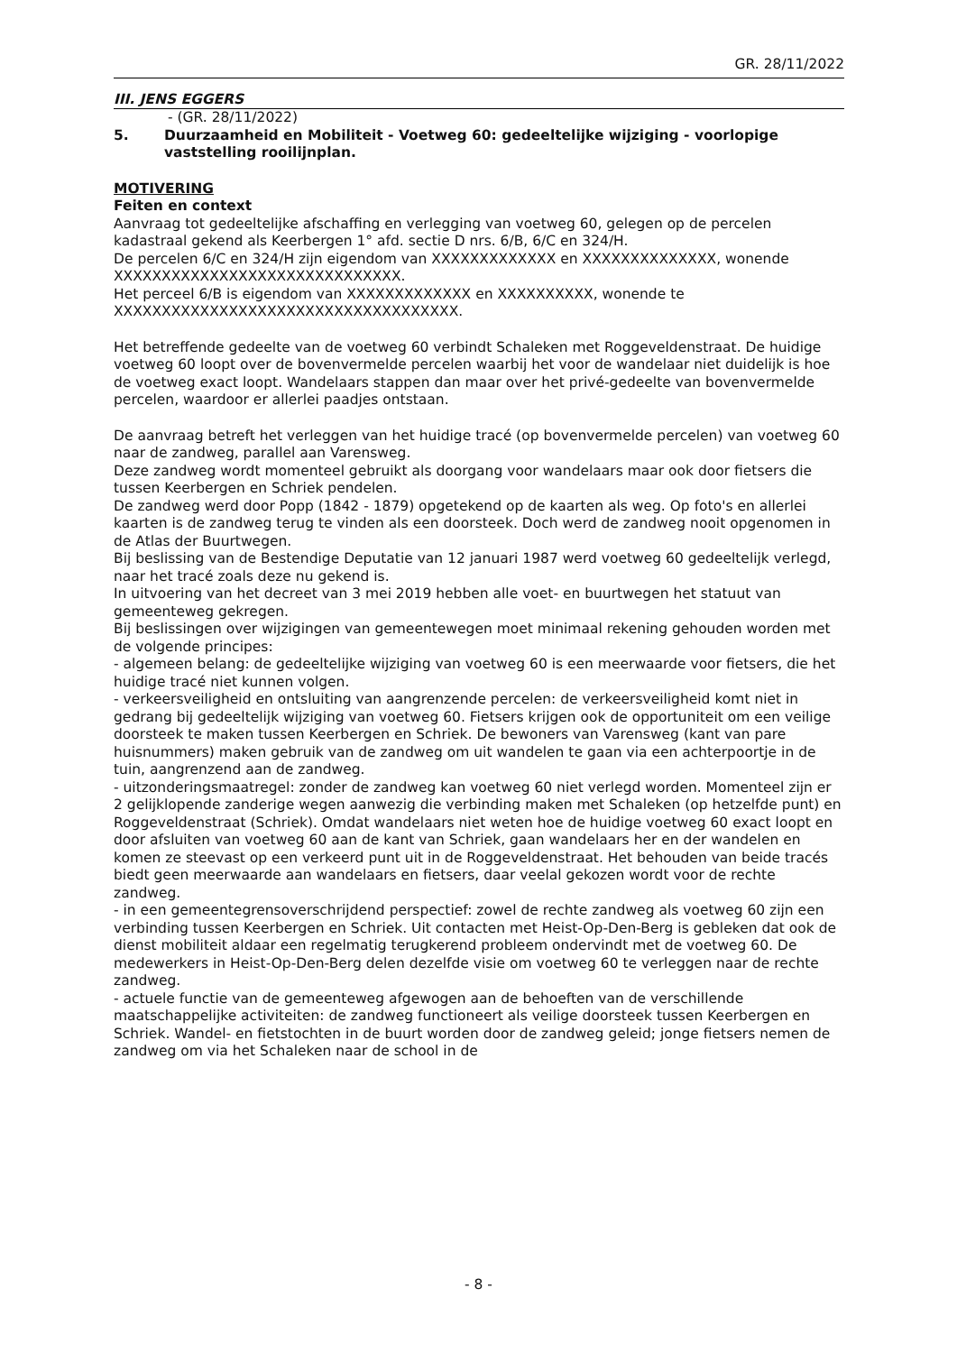GR. 28/11/2022
III. JENS EGGERS
- (GR. 28/11/2022)
5. Duurzaamheid en Mobiliteit - Voetweg 60: gedeeltelijke wijziging - voorlopige vaststelling rooilijnplan.
MOTIVERING
Feiten en context
Aanvraag tot gedeeltelijke afschaffing en verlegging van voetweg 60, gelegen op de percelen kadastraal gekend als Keerbergen 1° afd. sectie D nrs. 6/B, 6/C en 324/H.
De percelen 6/C en 324/H zijn eigendom van XXXXXXXXXXXXX en XXXXXXXXXXXXXX, wonende XXXXXXXXXXXXXXXXXXXXXXXXXXXXXX.
Het perceel 6/B is eigendom van XXXXXXXXXXXXX en XXXXXXXXXX, wonende te XXXXXXXXXXXXXXXXXXXXXXXXXXXXXXXXXXXX.
Het betreffende gedeelte van de voetweg 60 verbindt Schaleken met Roggeveldenstraat. De huidige voetweg 60 loopt over de bovenvermelde percelen waarbij het voor de wandelaar niet duidelijk is hoe de voetweg exact loopt. Wandelaars stappen dan maar over het privé-gedeelte van bovenvermelde percelen, waardoor er allerlei paadjes ontstaan.
De aanvraag betreft het verleggen van het huidige tracé (op bovenvermelde percelen) van voetweg 60 naar de zandweg, parallel aan Varensweg.
Deze zandweg wordt momenteel gebruikt als doorgang voor wandelaars maar ook door fietsers die tussen Keerbergen en Schriek pendelen.
De zandweg werd door Popp (1842 - 1879) opgetekend op de kaarten als weg. Op foto's en allerlei kaarten is de zandweg terug te vinden als een doorsteek. Doch werd de zandweg nooit opgenomen in de Atlas der Buurtwegen.
Bij beslissing van de Bestendige Deputatie van 12 januari 1987 werd voetweg 60 gedeeltelijk verlegd, naar het tracé zoals deze nu gekend is.
In uitvoering van het decreet van 3 mei 2019 hebben alle voet- en buurtwegen het statuut van gemeenteweg gekregen.
Bij beslissingen over wijzigingen van gemeentewegen moet minimaal rekening gehouden worden met de volgende principes:
- algemeen belang: de gedeeltelijke wijziging van voetweg 60 is een meerwaarde voor fietsers, die het huidige tracé niet kunnen volgen.
- verkeersveiligheid en ontsluiting van aangrenzende percelen: de verkeersveiligheid komt niet in gedrang bij gedeeltelijk wijziging van voetweg 60. Fietsers krijgen ook de opportuniteit om een veilige doorsteek te maken tussen Keerbergen en Schriek. De bewoners van Varensweg (kant van pare huisnummers) maken gebruik van de zandweg om uit wandelen te gaan via een achterpoortje in de tuin, aangrenzend aan de zandweg.
- uitzonderingsmaatregel: zonder de zandweg kan voetweg 60 niet verlegd worden. Momenteel zijn er 2 gelijklopende zanderige wegen aanwezig die verbinding maken met Schaleken (op hetzelfde punt) en Roggeveldenstraat (Schriek). Omdat wandelaars niet weten hoe de huidige voetweg 60 exact loopt en door afsluiten van voetweg 60 aan de kant van Schriek, gaan wandelaars her en der wandelen en komen ze steevast op een verkeerd punt uit in de Roggeveldenstraat. Het behouden van beide tracés biedt geen meerwaarde aan wandelaars en fietsers, daar veelal gekozen wordt voor de rechte zandweg.
- in een gemeentegrensoverschrijdend perspectief: zowel de rechte zandweg als voetweg 60 zijn een verbinding tussen Keerbergen en Schriek. Uit contacten met Heist-Op-Den-Berg is gebleken dat ook de dienst mobiliteit aldaar een regelmatig terugkerend probleem ondervindt met de voetweg 60. De medewerkers in Heist-Op-Den-Berg delen dezelfde visie om voetweg 60 te verleggen naar de rechte zandweg.
- actuele functie van de gemeenteweg afgewogen aan de behoeften van de verschillende maatschappelijke activiteiten: de zandweg functioneert als veilige doorsteek tussen Keerbergen en Schriek. Wandel- en fietstochten in de buurt worden door de zandweg geleid; jonge fietsers nemen de zandweg om via het Schaleken naar de school in de
- 8 -